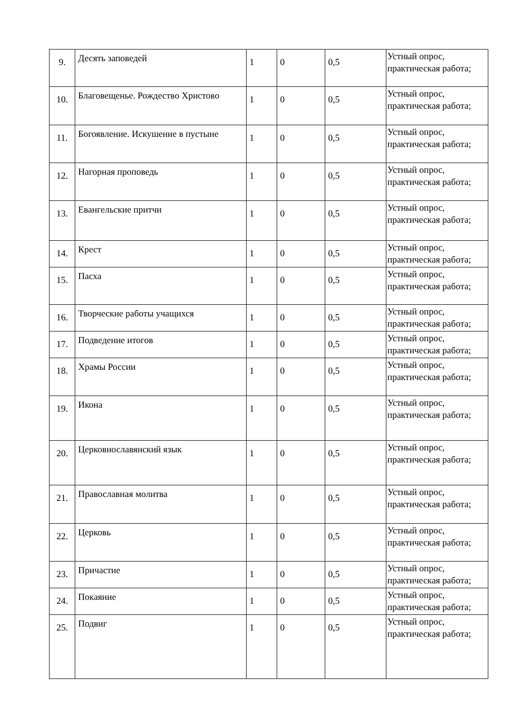| 9. | Десять заповедей | 1 | 0 | 0,5 | Устный опрос, практическая работа; |
| 10. | Благовещенье. Рождество Христово | 1 | 0 | 0,5 | Устный опрос, практическая работа; |
| 11. | Богоявление. Искушение в пустыне | 1 | 0 | 0,5 | Устный опрос, практическая работа; |
| 12. | Нагорная проповедь | 1 | 0 | 0,5 | Устный опрос, практическая работа; |
| 13. | Евангельские притчи | 1 | 0 | 0,5 | Устный опрос, практическая работа; |
| 14. | Крест | 1 | 0 | 0,5 | Устный опрос, практическая работа; |
| 15. | Пасха | 1 | 0 | 0,5 | Устный опрос, практическая работа; |
| 16. | Творческие работы учащихся | 1 | 0 | 0,5 | Устный опрос, практическая работа; |
| 17. | Подведение итогов | 1 | 0 | 0,5 | Устный опрос, практическая работа; |
| 18. | Храмы России | 1 | 0 | 0,5 | Устный опрос, практическая работа; |
| 19. | Икона | 1 | 0 | 0,5 | Устный опрос, практическая работа; |
| 20. | Церковнославянский язык | 1 | 0 | 0,5 | Устный опрос, практическая работа; |
| 21. | Православная молитва | 1 | 0 | 0,5 | Устный опрос, практическая работа; |
| 22. | Церковь | 1 | 0 | 0,5 | Устный опрос, практическая работа; |
| 23. | Причастие | 1 | 0 | 0,5 | Устный опрос, практическая работа; |
| 24. | Покаяние | 1 | 0 | 0,5 | Устный опрос, практическая работа; |
| 25. | Подвиг | 1 | 0 | 0,5 | Устный опрос, практическая работа; |